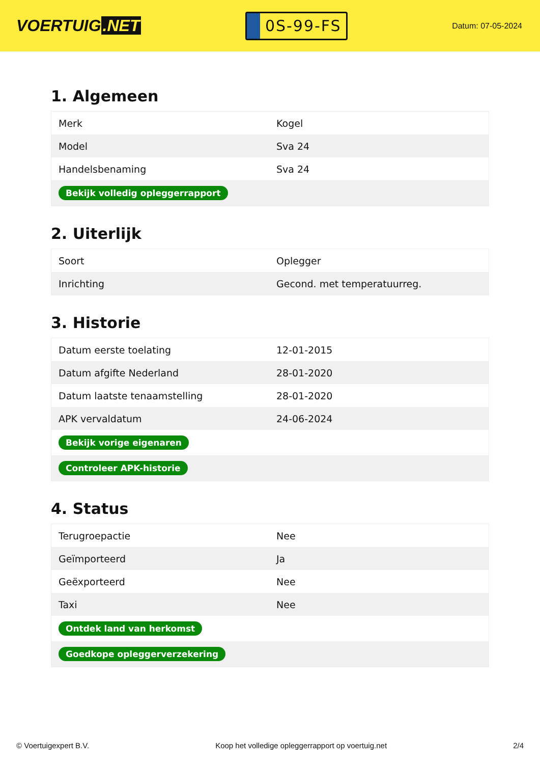VOERTUIG.NET
0S-99-FS
Datum: 07-05-2024
1. Algemeen
| Merk | Kogel |
| Model | Sva 24 |
| Handelsbenaming | Sva 24 |
| Bekijk volledig opleggerrapport | |
2. Uiterlijk
| Soort | Oplegger |
| Inrichting | Gecond. met temperatuurreg. |
3. Historie
| Datum eerste toelating | 12-01-2015 |
| Datum afgifte Nederland | 28-01-2020 |
| Datum laatste tenaamstelling | 28-01-2020 |
| APK vervaldatum | 24-06-2024 |
| Bekijk vorige eigenaren | |
| Controleer APK-historie | |
4. Status
| Terugroepactie | Nee |
| Geïmporteerd | Ja |
| Geëxporteerd | Nee |
| Taxi | Nee |
| Ontdek land van herkomst | |
| Goedkope opleggerverzekering | |
© Voertuigexpert B.V. Koop het volledige opleggerrapport op voertuig.net 2/4